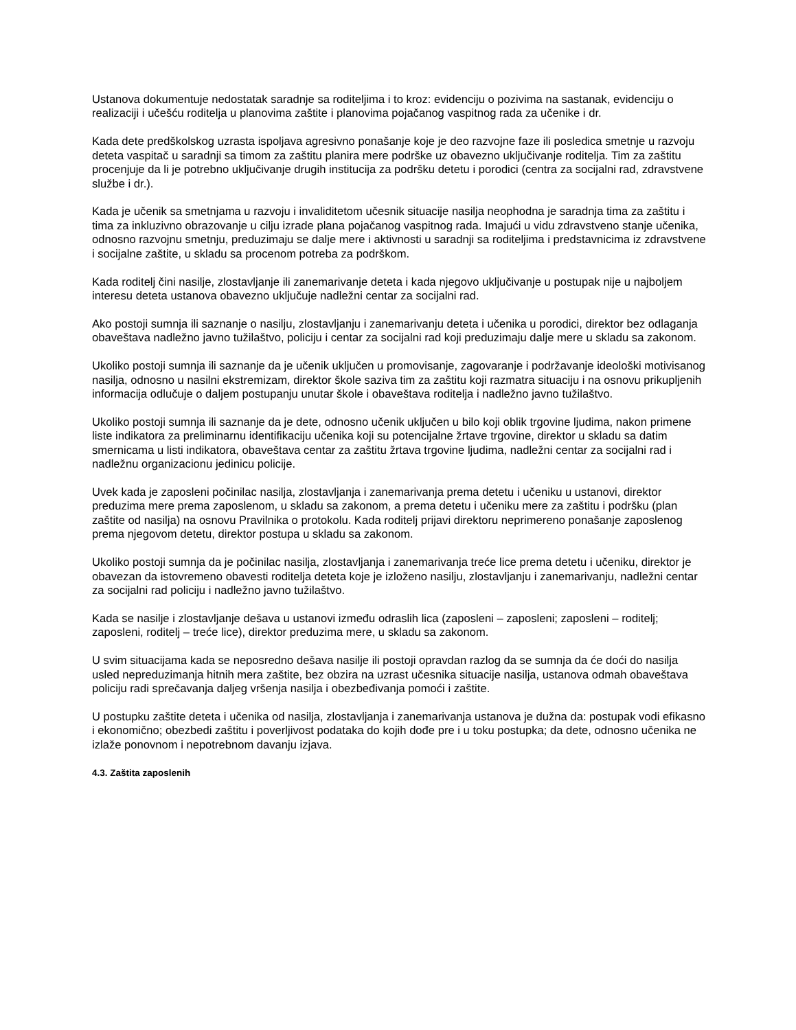Ustanova dokumentuje nedostatak saradnje sa roditeljima i to kroz: evidenciju o pozivima na sastanak, evidenciju o realizaciji i učešću roditelja u planovima zaštite i planovima pojačanog vaspitnog rada za učenike i dr.
Kada dete predškolskog uzrasta ispoljava agresivno ponašanje koje je deo razvojne faze ili posledica smetnje u razvoju deteta vaspitač u saradnji sa timom za zaštitu planira mere podrške uz obavezno uključivanje roditelja. Tim za zaštitu procenjuje da li je potrebno uključivanje drugih institucija za podršku detetu i porodici (centra za socijalni rad, zdravstvene službe i dr.).
Kada je učenik sa smetnjama u razvoju i invaliditetom učesnik situacije nasilja neophodna je saradnja tima za zaštitu i tima za inkluzivno obrazovanje u cilju izrade plana pojačanog vaspitnog rada. Imajući u vidu zdravstveno stanje učenika, odnosno razvojnu smetnju, preduzimaju se dalje mere i aktivnosti u saradnji sa roditeljima i predstavnicima iz zdravstvene i socijalne zaštite, u skladu sa procenom potreba za podrškom.
Kada roditelj čini nasilje, zlostavljanje ili zanemarivanje deteta i kada njegovo uključivanje u postupak nije u najboljem interesu deteta ustanova obavezno uključuje nadležni centar za socijalni rad.
Ako postoji sumnja ili saznanje o nasilju, zlostavljanju i zanemarivanju deteta i učenika u porodici, direktor bez odlaganja obaveštava nadležno javno tužilaštvo, policiju i centar za socijalni rad koji preduzimaju dalje mere u skladu sa zakonom.
Ukoliko postoji sumnja ili saznanje da je učenik uključen u promovisanje, zagovaranje i podržavanje ideološki motivisanog nasilja, odnosno u nasilni ekstremizam, direktor škole saziva tim za zaštitu koji razmatra situaciju i na osnovu prikupljenih informacija odlučuje o daljem postupanju unutar škole i obaveštava roditelja i nadležno javno tužilaštvo.
Ukoliko postoji sumnja ili saznanje da je dete, odnosno učenik uključen u bilo koji oblik trgovine ljudima, nakon primene liste indikatora za preliminarnu identifikaciju učenika koji su potencijalne žrtave trgovine, direktor u skladu sa datim smernicama u listi indikatora, obaveštava centar za zaštitu žrtava trgovine ljudima, nadležni centar za socijalni rad i nadležnu organizacionu jedinicu policije.
Uvek kada je zaposleni počinilac nasilja, zlostavljanja i zanemarivanja prema detetu i učeniku u ustanovi, direktor preduzima mere prema zaposlenom, u skladu sa zakonom, a prema detetu i učeniku mere za zaštitu i podršku (plan zaštite od nasilja) na osnovu Pravilnika o protokolu. Kada roditelj prijavi direktoru neprimereno ponašanje zaposlenog prema njegovom detetu, direktor postupa u skladu sa zakonom.
Ukoliko postoji sumnja da je počinilac nasilja, zlostavljanja i zanemarivanja treće lice prema detetu i učeniku, direktor je obavezan da istovremeno obavesti roditelja deteta koje je izloženo nasilju, zlostavljanju i zanemarivanju, nadležni centar za socijalni rad policiju i nadležno javno tužilaštvo.
Kada se nasilje i zlostavljanje dešava u ustanovi između odraslih lica (zaposleni – zaposleni; zaposleni – roditelj; zaposleni, roditelj – treće lice), direktor preduzima mere, u skladu sa zakonom.
U svim situacijama kada se neposredno dešava nasilje ili postoji opravdan razlog da se sumnja da će doći do nasilja usled nepreduzimanja hitnih mera zaštite, bez obzira na uzrast učesnika situacije nasilja, ustanova odmah obaveštava policiju radi sprečavanja daljeg vršenja nasilja i obezbeđivanja pomoći i zaštite.
U postupku zaštite deteta i učenika od nasilja, zlostavljanja i zanemarivanja ustanova je dužna da: postupak vodi efikasno i ekonomično; obezbedi zaštitu i poverljivost podataka do kojih dođe pre i u toku postupka; da dete, odnosno učenika ne izlaže ponovnom i nepotrebnom davanju izjava.
4.3. Zaštita zaposlenih